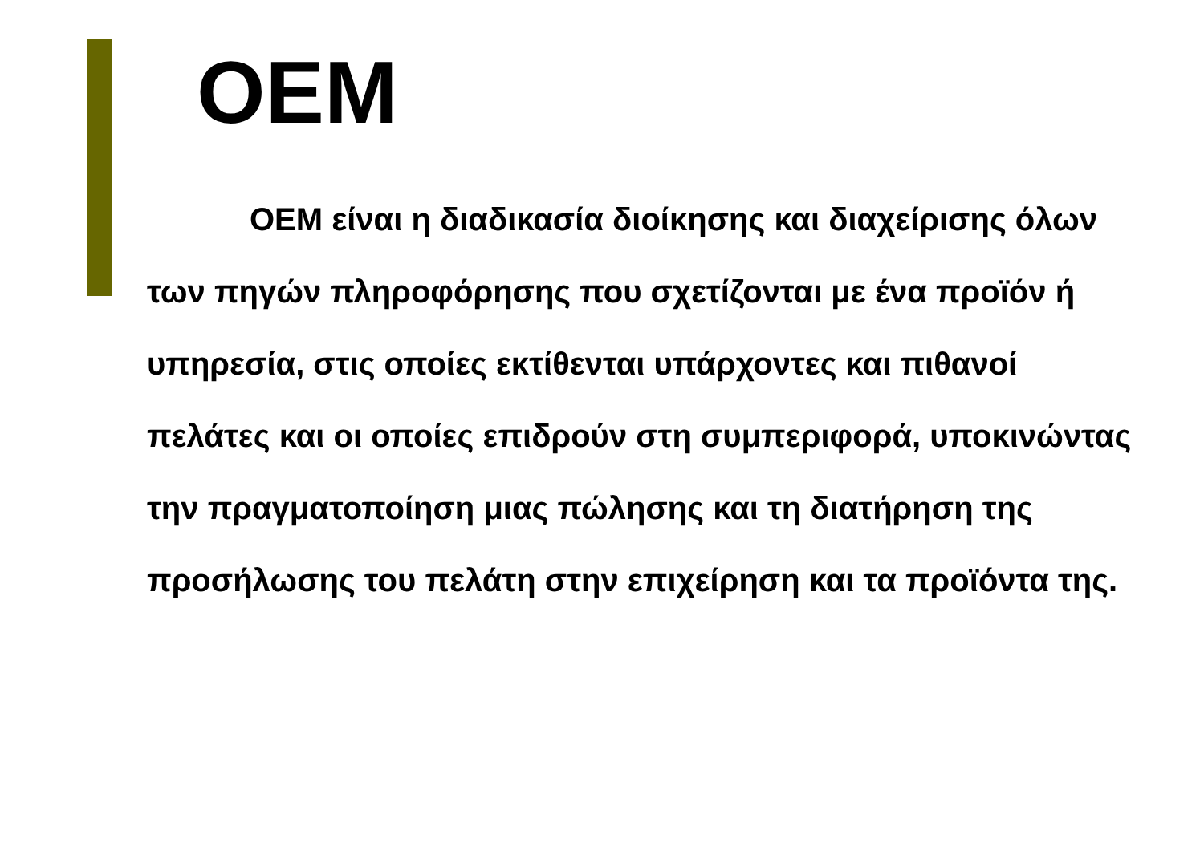OEM
OEM είναι η διαδικασία διοίκησης και διαχείρισης όλων των πηγών πληροφόρησης που σχετίζονται με ένα προϊόν ή υπηρεσία, στις οποίες εκτίθενται υπάρχοντες και πιθανοί πελάτες και οι οποίες επιδρούν στη συμπεριφορά, υποκινώντας την πραγματοποίηση μιας πώλησης και τη διατήρηση της προσήλωσης του πελάτη στην επιχείρηση και τα προϊόντα της.